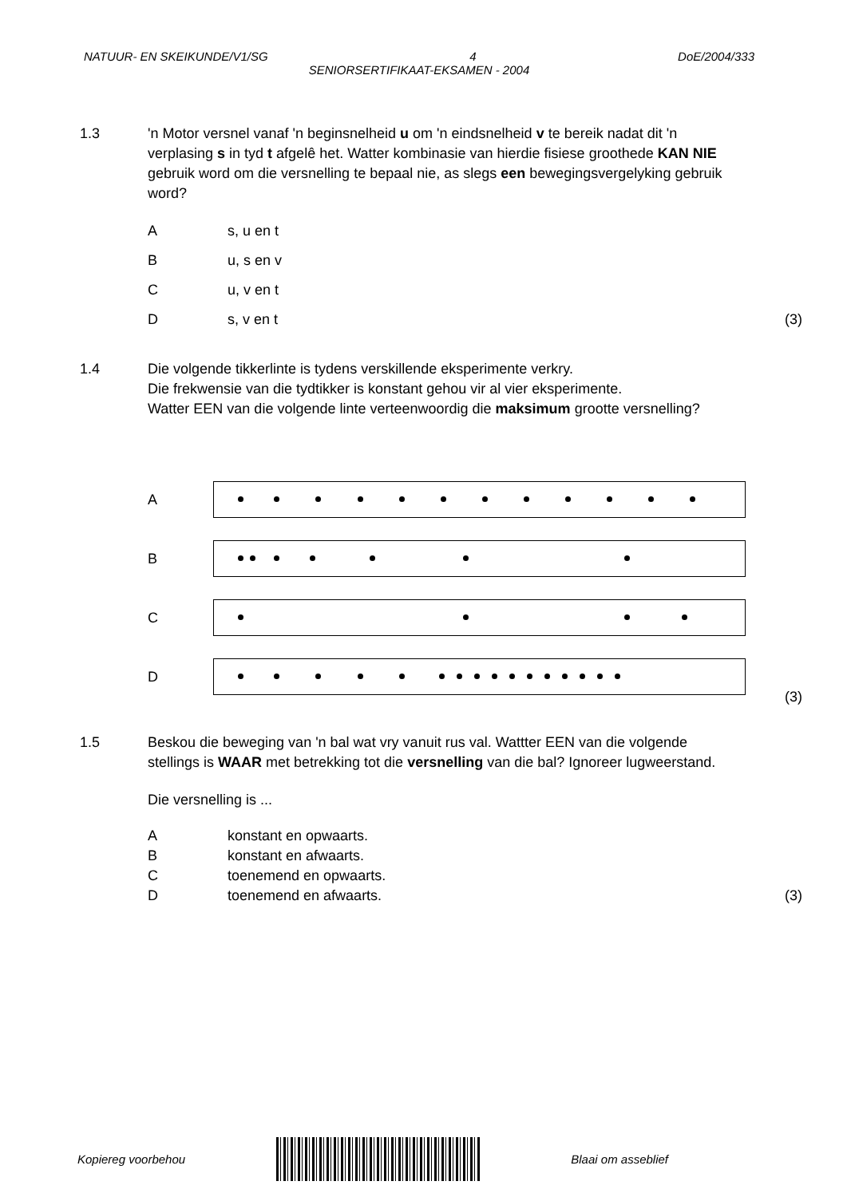NATUUR- EN SKEIKUNDE/V1/SG 4 DoE/2004/333
SENIORSERTIFIKAAT-EKSAMEN - 2004
1.3
'n Motor versnel vanaf 'n beginsnelheid u om 'n eindsnelheid v te bereik nadat dit 'n verplasing s in tyd t afgelê het. Watter kombinasie van hierdie fisiese groothede KAN NIE gebruik word om die versnelling te bepaal nie, as slegs een bewegingsvergelyking gebruik word?
As, u en t
Bu, s en v
Cu, v en t
Ds, v en t (3)
1.4
Die volgende tikkerlinte is tydens verskillende eksperimente verkry.
Die frekwensie van die tydtikker is konstant gehou vir al vier eksperimente.
Watter EEN van die volgende linte verteenwoordig die maksimum grootte versnelling?
A
B
C
D
(3)
1.5
Beskou die beweging van 'n bal wat vry vanuit rus val. Wattter EEN van die volgende stellings is WAAR met betrekking tot die versnelling van die bal? Ignoreer lugweerstand.
Die versnelling is ...
Akonstant en opwaarts.
Bkonstant en afwaarts.
Ctoenemend en opwaarts.
Dtoenemend en afwaarts. (3)
Kopiereg voorbehou Blaai om asseblief